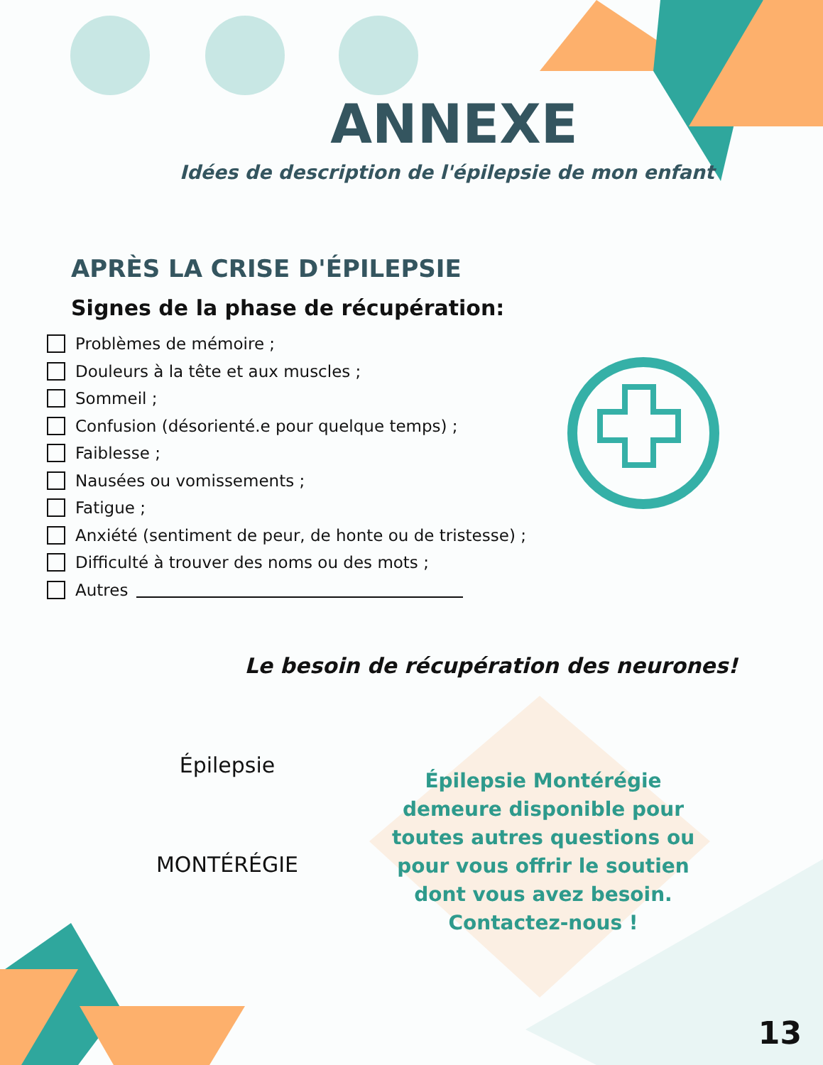ANNEXE
Idées de description de l'épilepsie de mon enfant
APRÈS LA CRISE D'ÉPILEPSIE
Signes de la phase de récupération:
Problèmes de mémoire ;
Douleurs à la tête et aux muscles ;
Sommeil ;
Confusion (désorienté.e pour quelque temps) ;
Faiblesse ;
Nausées ou vomissements ;
Fatigue ;
Anxiété (sentiment de peur, de honte ou de tristesse) ;
Difficulté à trouver des noms ou des mots ;
Autres
Le besoin de récupération des neurones!
Épilepsie
MONTÉRÉGIE
Épilepsie Montérégie demeure disponible pour toutes autres questions ou pour vous offrir le soutien dont vous avez besoin. Contactez-nous !
13